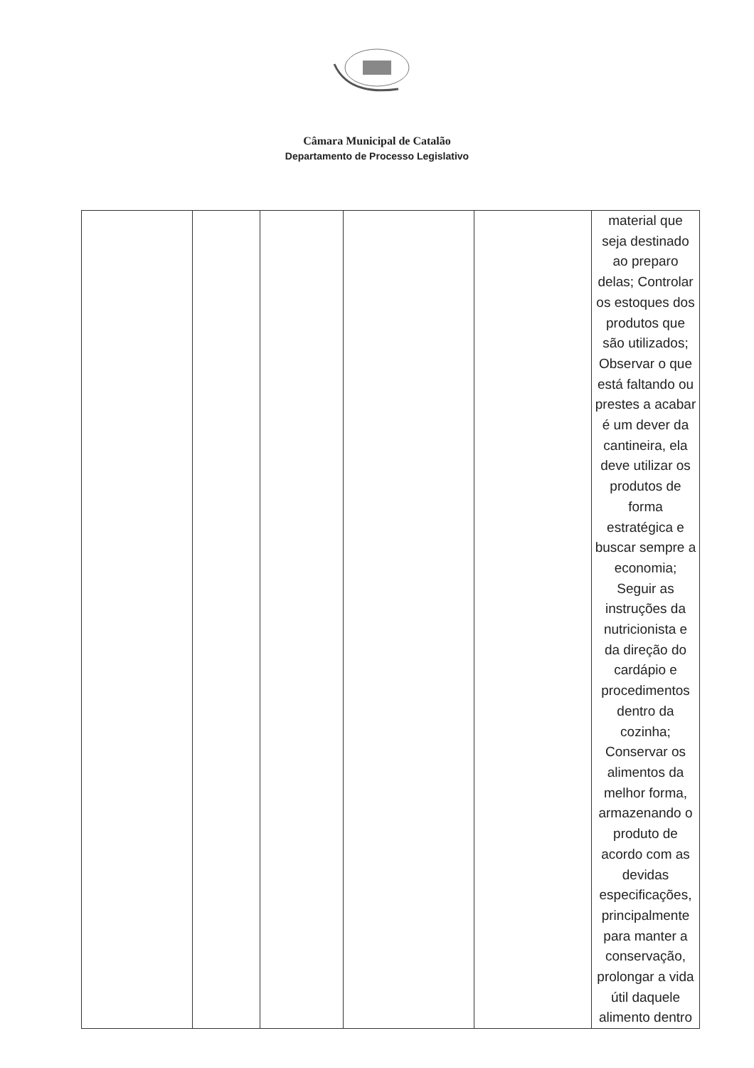Câmara Municipal de Catalão
Departamento de Processo Legislativo
| | | | | | material que seja destinado ao preparo delas; Controlar os estoques dos produtos que são utilizados; Observar o que está faltando ou prestes a acabar é um dever da cantineira, ela deve utilizar os produtos de forma estratégica e buscar sempre a economia; Seguir as instruções da nutricionista e da direção do cardápio e procedimentos dentro da cozinha; Conservar os alimentos da melhor forma, armazenando o produto de acordo com as devidas especificações, principalmente para manter a conservação, prolongar a vida útil daquele alimento dentro |